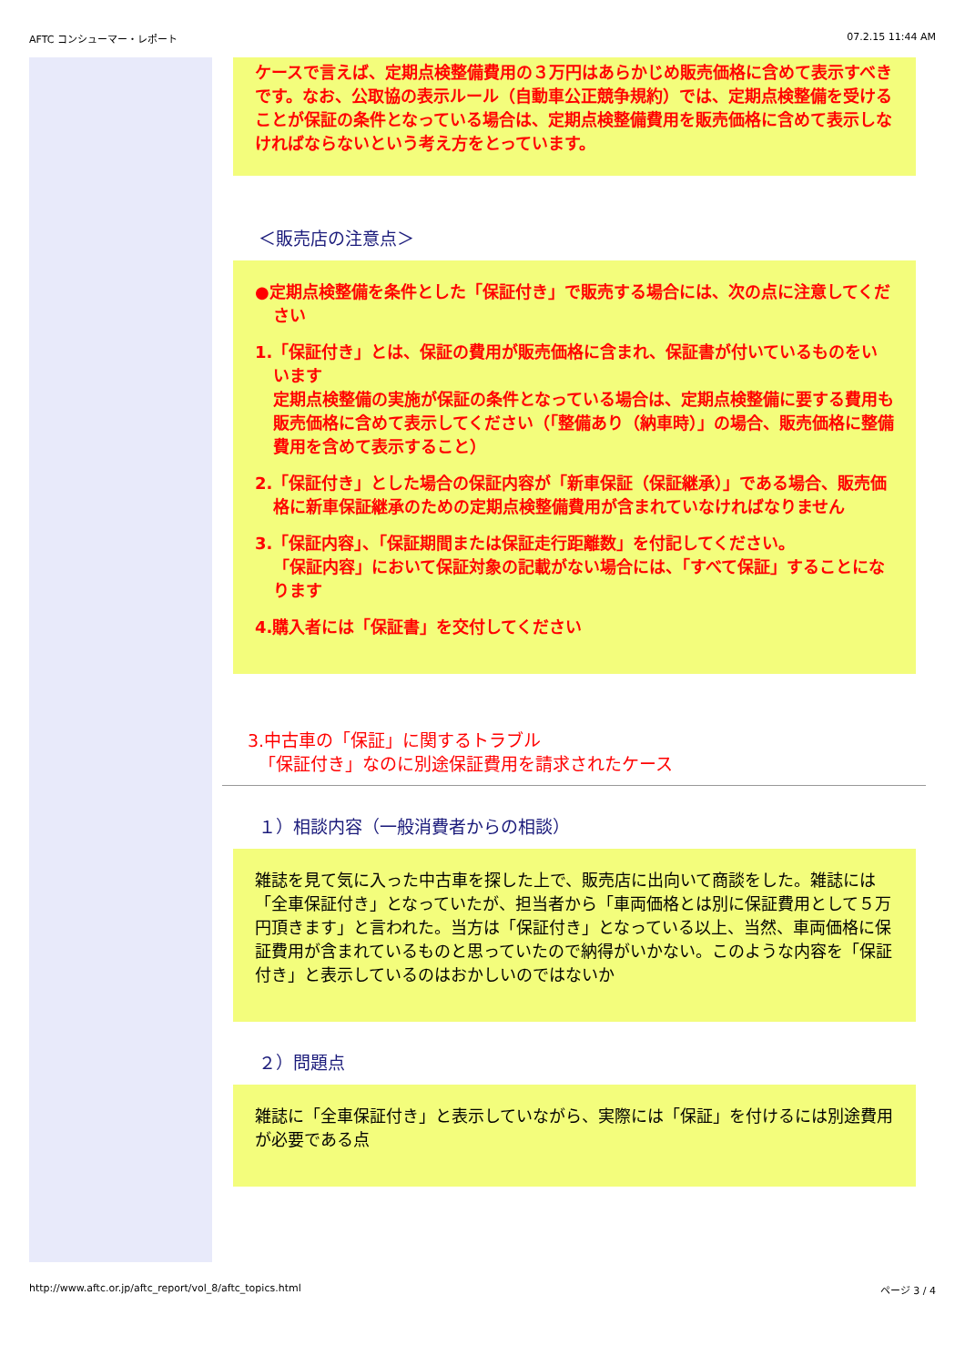AFTC コンシューマー・レポート 07.2.15 11:44 AM
ケースで言えば、定期点検整備費用の３万円はあらかじめ販売価格に含めて表示すべきです。なお、公取協の表示ルール（自動車公正競争規約）では、定期点検整備を受けることが保証の条件となっている場合は、定期点検整備費用を販売価格に含めて表示しなければならないという考え方をとっています。
＜販売店の注意点＞
●定期点検整備を条件とした「保証付き」で販売する場合には、次の点に注意してください
1.「保証付き」とは、保証の費用が販売価格に含まれ、保証書が付いているものをいいます
定期点検整備の実施が保証の条件となっている場合は、定期点検整備に要する費用も販売価格に含めて表示してください（「整備あり（納車時）」の場合、販売価格に整備費用を含めて表示すること）
2.「保証付き」とした場合の保証内容が「新車保証（保証継承）」である場合、販売価格に新車保証継承のための定期点検整備費用が含まれていなければなりません
3.「保証内容」、「保証期間または保証走行距離数」を付記してください。
「保証内容」において保証対象の記載がない場合には、「すべて保証」することになります
4.購入者には「保証書」を交付してください
3.中古車の「保証」に関するトラブル
「保証付き」なのに別途保証費用を請求されたケース
１）相談内容（一般消費者からの相談）
雑誌を見て気に入った中古車を探した上で、販売店に出向いて商談をした。雑誌には「全車保証付き」となっていたが、担当者から「車両価格とは別に保証費用として５万円頂きます」と言われた。当方は「保証付き」となっている以上、当然、車両価格に保証費用が含まれているものと思っていたので納得がいかない。このような内容を「保証付き」と表示しているのはおかしいのではないか
２）問題点
雑誌に「全車保証付き」と表示していながら、実際には「保証」を付けるには別途費用が必要である点
http://www.aftc.or.jp/aftc_report/vol_8/aftc_topics.html ページ 3 / 4